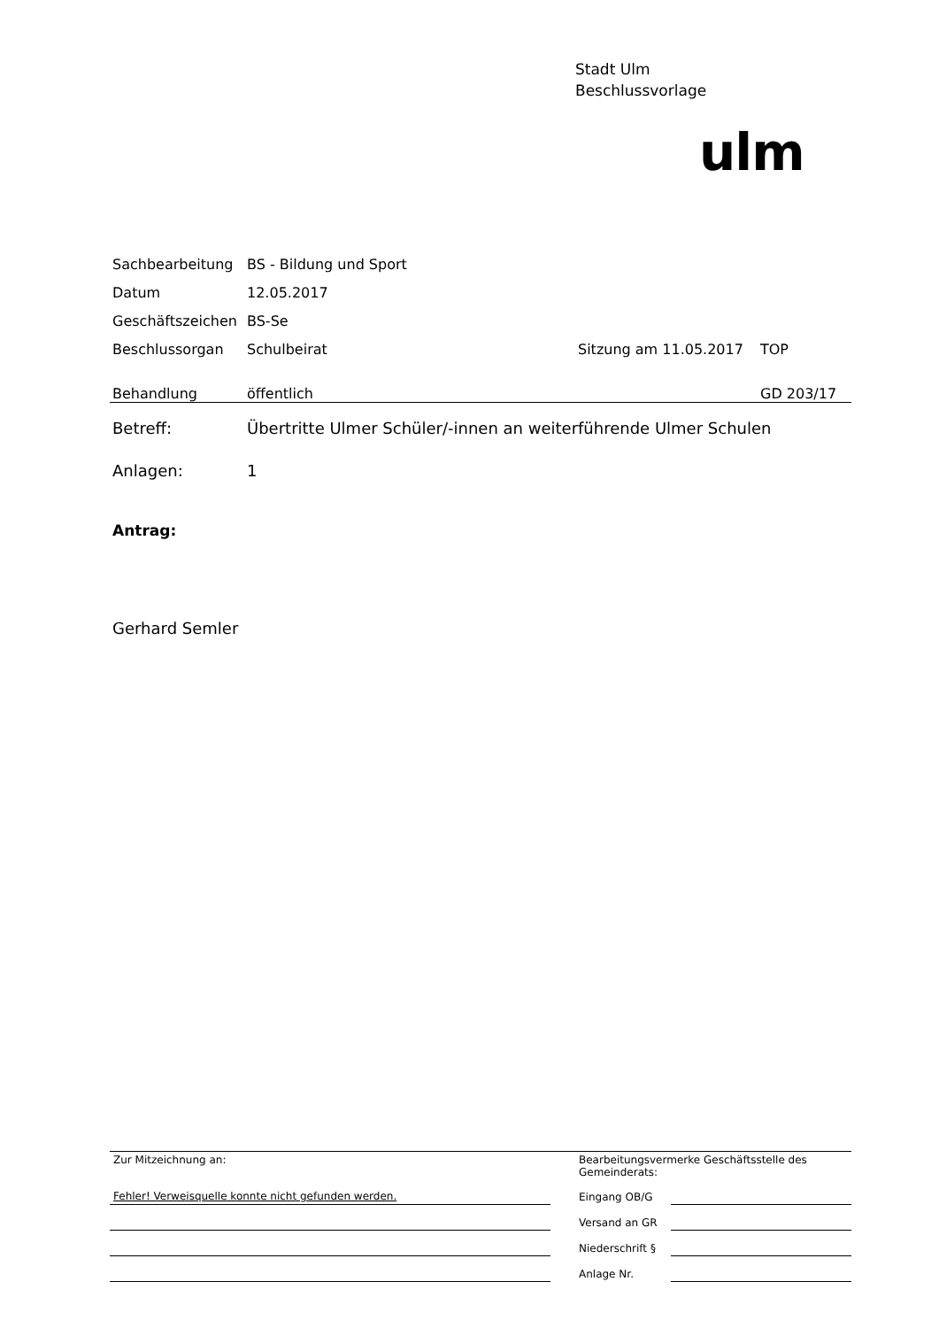Stadt Ulm
Beschlussvorlage
ulm
| Sachbearbeitung | BS - Bildung und Sport | | |
| Datum | 12.05.2017 | | |
| Geschäftszeichen | BS-Se | | |
| Beschlussorgan | Schulbeirat | Sitzung am 11.05.2017 | TOP |
| Behandlung | öffentlich | | GD 203/17 |
| Betreff: | Übertritte Ulmer Schüler/-innen an weiterführende Ulmer Schulen | | |
| Anlagen: | 1 | | |
Antrag:
Gerhard Semler
| Zur Mitzeichnung an: | | Bearbeitungsvermerke Geschäftsstelle des Gemeinderats: | |
| Fehler! Verweisquelle konnte nicht gefunden werden. | | Eingang OB/G | |
| | | Versand an GR | |
| | | Niederschrift § | |
| | | Anlage Nr. | |